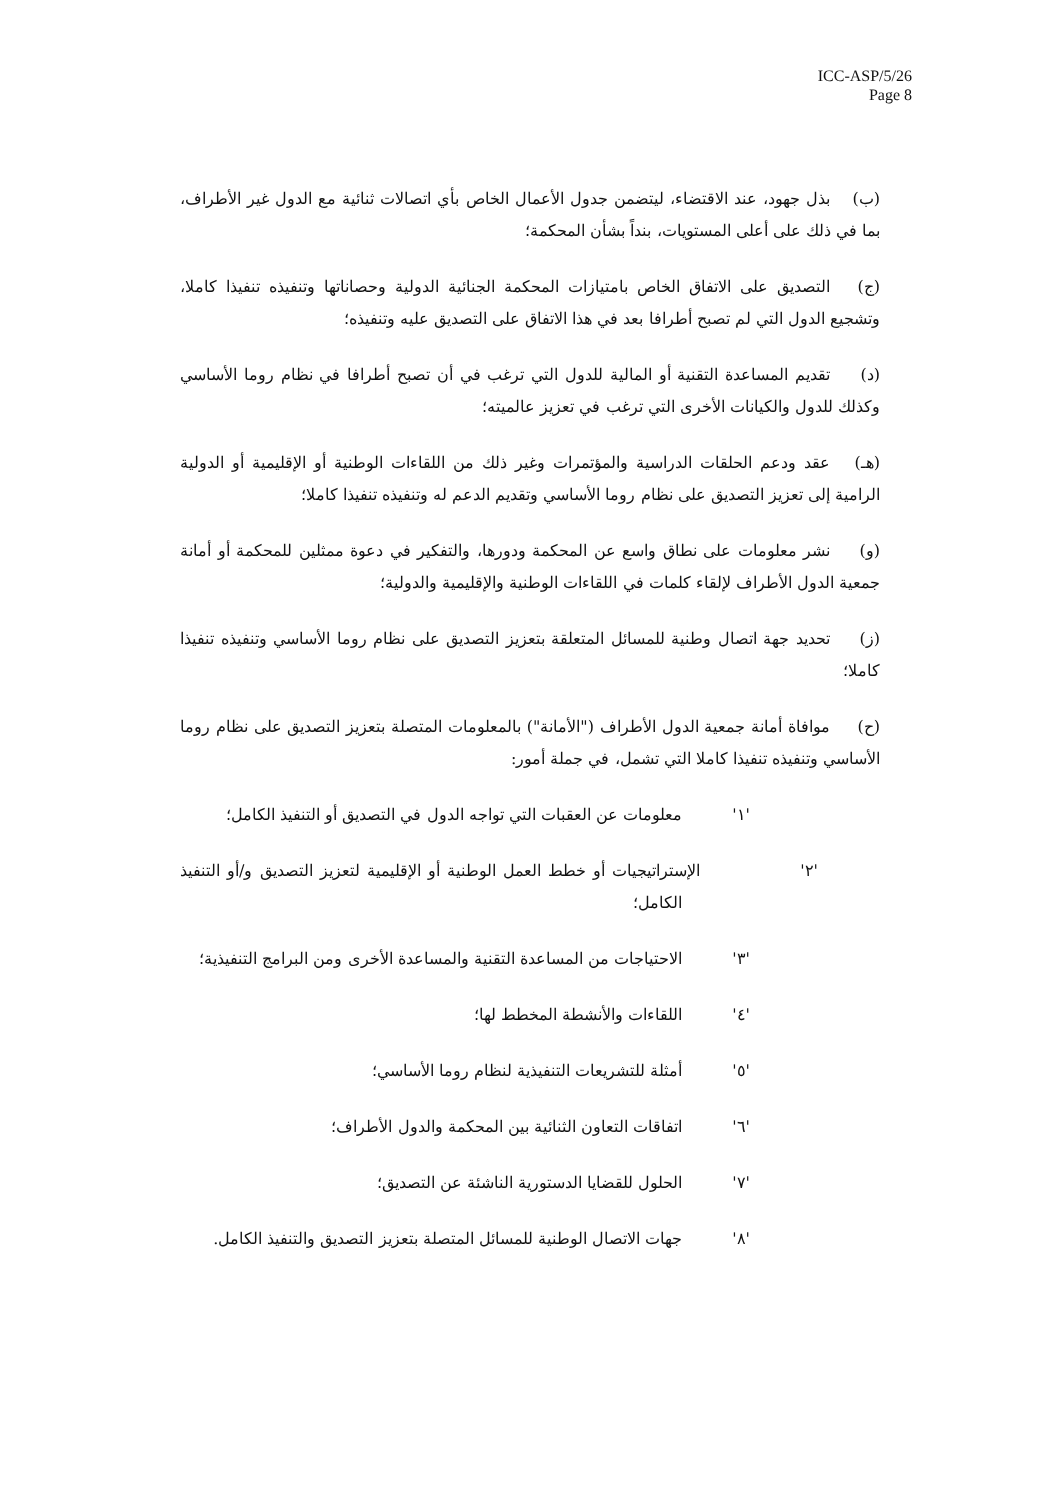ICC-ASP/5/26
Page 8
(ب) بذل جهود، عند الاقتضاء، ليتضمن جدول الأعمال الخاص بأي اتصالات ثنائية مع الدول غير الأطراف، بما في ذلك على أعلى المستويات، بنداً بشأن المحكمة؛
(ج) التصديق على الاتفاق الخاص بامتيازات المحكمة الجنائية الدولية وحصاناتها وتنفيذه تنفيذا كاملا، وتشجيع الدول التي لم تصبح أطرافا بعد في هذا الاتفاق على التصديق عليه وتنفيذه؛
(د) تقديم المساعدة التقنية أو المالية للدول التي ترغب في أن تصبح أطرافا في نظام روما الأساسي وكذلك للدول والكيانات الأخرى التي ترغب في تعزيز عالميته؛
(هـ) عقد ودعم الحلقات الدراسية والمؤتمرات وغير ذلك من اللقاءات الوطنية أو الإقليمية أو الدولية الرامية إلى تعزيز التصديق على نظام روما الأساسي وتقديم الدعم له وتنفيذه تنفيذا كاملا؛
(و) نشر معلومات على نطاق واسع عن المحكمة ودورها، والتفكير في دعوة ممثلين للمحكمة أو أمانة جمعية الدول الأطراف لإلقاء كلمات في اللقاءات الوطنية والإقليمية والدولية؛
(ز) تحديد جهة اتصال وطنية للمسائل المتعلقة بتعزيز التصديق على نظام روما الأساسي وتنفيذه تنفيذا كاملا؛
(ح) موافاة أمانة جمعية الدول الأطراف ("الأمانة") بالمعلومات المتصلة بتعزيز التصديق على نظام روما الأساسي وتنفيذه تنفيذا كاملا التي تشمل، في جملة أمور:
'١' معلومات عن العقبات التي تواجه الدول في التصديق أو التنفيذ الكامل؛
'٢' الإستراتيجيات أو خطط العمل الوطنية أو الإقليمية لتعزيز التصديق و/أو التنفيذ الكامل؛
'٣' الاحتياجات من المساعدة التقنية والمساعدة الأخرى ومن البرامج التنفيذية؛
'٤' اللقاءات والأنشطة المخطط لها؛
'٥' أمثلة للتشريعات التنفيذية لنظام روما الأساسي؛
'٦' اتفاقات التعاون الثنائية بين المحكمة والدول الأطراف؛
'٧' الحلول للقضايا الدستورية الناشئة عن التصديق؛
'٨' جهات الاتصال الوطنية للمسائل المتصلة بتعزيز التصديق والتنفيذ الكامل.